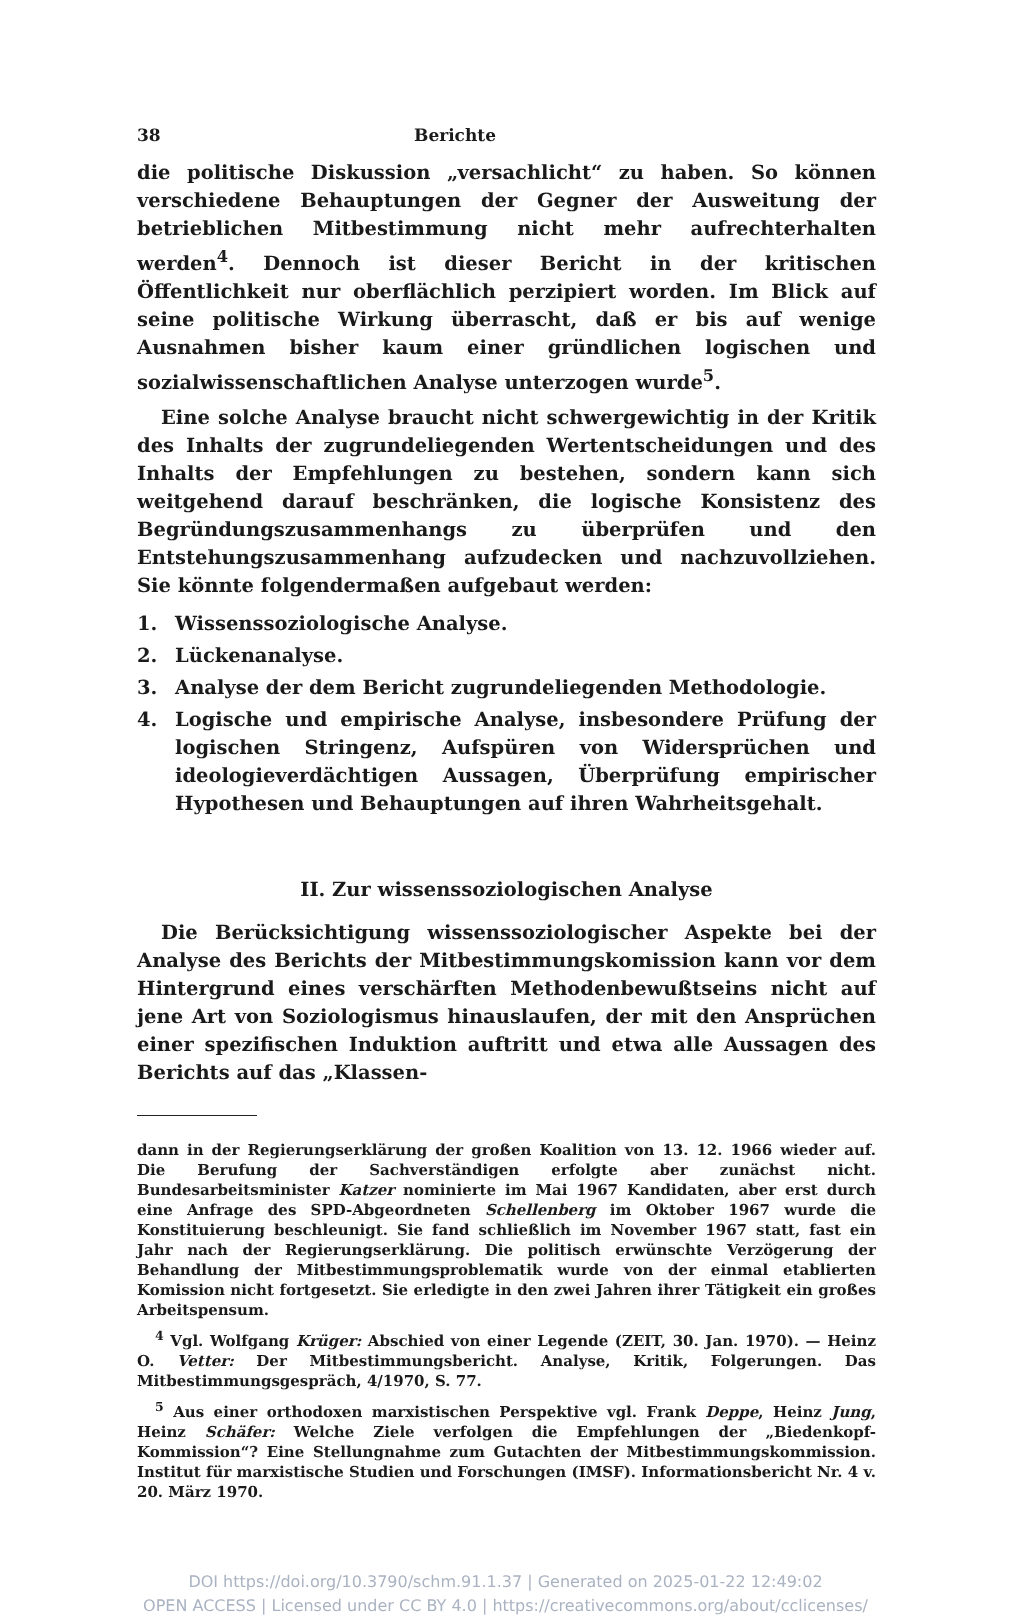38 Berichte
die politische Diskussion „versachlicht“ zu haben. So können verschiedene Behauptungen der Gegner der Ausweitung der betrieblichen Mitbestimmung nicht mehr aufrechterhalten werden<sup>4</sup>. Dennoch ist dieser Bericht in der kritischen Öffentlichkeit nur oberflächlich perzipiert worden. Im Blick auf seine politische Wirkung überrascht, daß er bis auf wenige Ausnahmen bisher kaum einer gründlichen logischen und sozialwissenschaftlichen Analyse unterzogen wurde<sup>5</sup>.
Eine solche Analyse braucht nicht schwergewichtig in der Kritik des Inhalts der zugrundeliegenden Wertentscheidungen und des Inhalts der Empfehlungen zu bestehen, sondern kann sich weitgehend darauf beschränken, die logische Konsistenz des Begründungszusammenhangs zu überprüfen und den Entstehungszusammenhang aufzudecken und nachzuvollziehen. Sie könnte folgendermaßen aufgebaut werden:
1. Wissenssoziologische Analyse.
2. Lückenanalyse.
3. Analyse der dem Bericht zugrundeliegenden Methodologie.
4. Logische und empirische Analyse, insbesondere Prüfung der logischen Stringenz, Aufspüren von Widersprüchen und ideologieverdächtigen Aussagen, Überprüfung empirischer Hypothesen und Behauptungen auf ihren Wahrheitsgehalt.
II. Zur wissenssoziologischen Analyse
Die Berücksichtigung wissenssoziologischer Aspekte bei der Analyse des Berichts der Mitbestimmungskomission kann vor dem Hintergrund eines verschärften Methodenbewußtseins nicht auf jene Art von Soziologismus hinauslaufen, der mit den Ansprüchen einer spezifischen Induktion auftritt und etwa alle Aussagen des Berichts auf das „Klassen-
dann in der Regierungserklärung der großen Koalition von 13. 12. 1966 wieder auf. Die Berufung der Sachverständigen erfolgte aber zunächst nicht. Bundesarbeitsminister Katzer nominierte im Mai 1967 Kandidaten, aber erst durch eine Anfrage des SPD-Abgeordneten Schellenberg im Oktober 1967 wurde die Konstituierung beschleunigt. Sie fand schließlich im November 1967 statt, fast ein Jahr nach der Regierungserklärung. Die politisch erwünschte Verzögerung der Behandlung der Mitbestimmungsproblematik wurde von der einmal etablierten Komission nicht fortgesetzt. Sie erledigte in den zwei Jahren ihrer Tätigkeit ein großes Arbeitspensum.
<sup>4</sup> Vgl. Wolfgang Krüger: Abschied von einer Legende (ZEIT, 30. Jan. 1970). — Heinz O. Vetter: Der Mitbestimmungsbericht. Analyse, Kritik, Folgerungen. Das Mitbestimmungsgespräch, 4/1970, S. 77.
<sup>5</sup> Aus einer orthodoxen marxistischen Perspektive vgl. Frank Deppe, Heinz Jung, Heinz Schäfer: Welche Ziele verfolgen die Empfehlungen der „Biedenkopf-Kommission“? Eine Stellungnahme zum Gutachten der Mitbestimmungskommission. Institut für marxistische Studien und Forschungen (IMSF). Informationsbericht Nr. 4 v. 20. März 1970.
DOI https://doi.org/10.3790/schm.91.1.37 | Generated on 2025-01-22 12:49:02
OPEN ACCESS | Licensed under CC BY 4.0 | https://creativecommons.org/about/cclicenses/